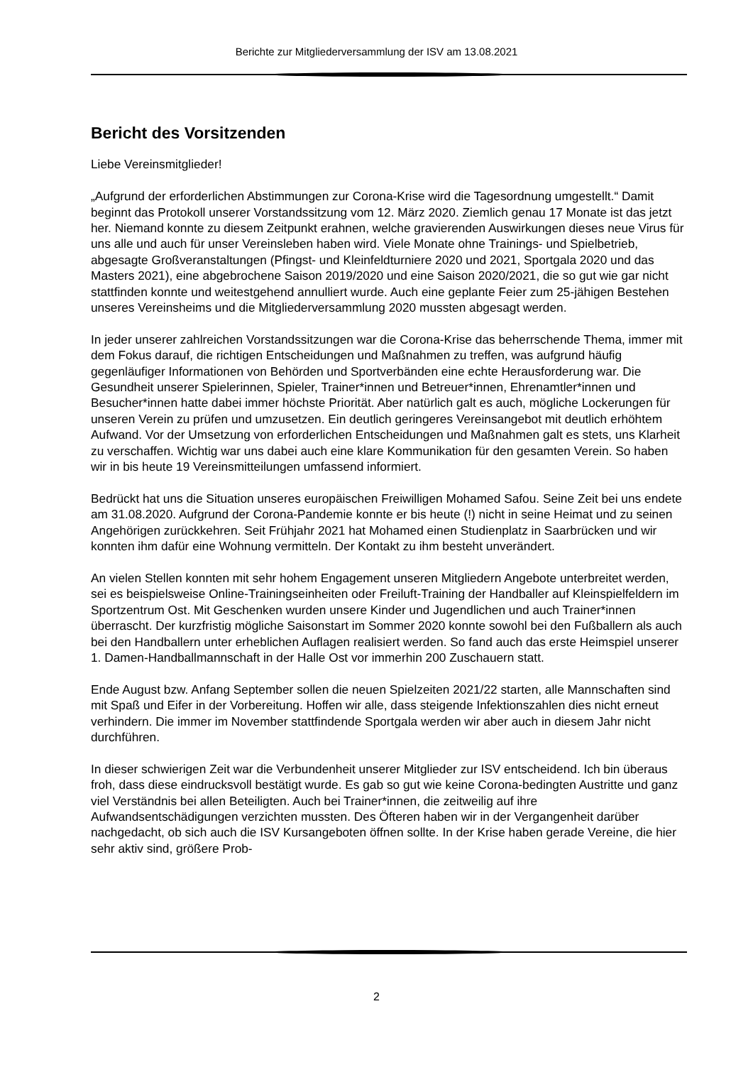Berichte zur Mitgliederversammlung der ISV am 13.08.2021
Bericht des Vorsitzenden
Liebe Vereinsmitglieder!
„Aufgrund der erforderlichen Abstimmungen zur Corona-Krise wird die Tagesordnung umgestellt.“ Damit beginnt das Protokoll unserer Vorstandssitzung vom 12. März 2020. Ziemlich genau 17 Monate ist das jetzt her. Niemand konnte zu diesem Zeitpunkt erahnen, welche gravierenden Auswirkungen dieses neue Virus für uns alle und auch für unser Vereinsleben haben wird. Viele Monate ohne Trainings- und Spielbetrieb, abgesagte Großveranstaltungen (Pfingst- und Kleinfeldturniere 2020 und 2021, Sportgala 2020 und das Masters 2021), eine abgebrochene Saison 2019/2020 und eine Saison 2020/2021, die so gut wie gar nicht stattfinden konnte und weitestgehend annulliert wurde. Auch eine geplante Feier zum 25-jähigen Bestehen unseres Vereinsheims und die Mitgliederversammlung 2020 mussten abgesagt werden.
In jeder unserer zahlreichen Vorstandssitzungen war die Corona-Krise das beherrschende Thema, immer mit dem Fokus darauf, die richtigen Entscheidungen und Maßnahmen zu treffen, was aufgrund häufig gegenläufiger Informationen von Behörden und Sportverbänden eine echte Herausforderung war. Die Gesundheit unserer Spielerinnen, Spieler, Trainer*innen und Betreuer*innen, Ehrenamtler*innen und Besucher*innen hatte dabei immer höchste Priorität. Aber natürlich galt es auch, mögliche Lockerungen für unseren Verein zu prüfen und umzusetzen. Ein deutlich geringeres Vereinsangebot mit deutlich erhöhtem Aufwand. Vor der Umsetzung von erforderlichen Entscheidungen und Maßnahmen galt es stets, uns Klarheit zu verschaffen. Wichtig war uns dabei auch eine klare Kommunikation für den gesamten Verein. So haben wir in bis heute 19 Vereinsmitteilungen umfassend informiert.
Bedrückt hat uns die Situation unseres europäischen Freiwilligen Mohamed Safou. Seine Zeit bei uns endete am 31.08.2020. Aufgrund der Corona-Pandemie konnte er bis heute (!) nicht in seine Heimat und zu seinen Angehörigen zurückkehren. Seit Frühjahr 2021 hat Mohamed einen Studienplatz in Saarbrücken und wir konnten ihm dafür eine Wohnung vermitteln. Der Kontakt zu ihm besteht unverändert.
An vielen Stellen konnten mit sehr hohem Engagement unseren Mitgliedern Angebote unterbreitet werden, sei es beispielsweise Online-Trainingseinheiten oder Freiluft-Training der Handballer auf Kleinspielfeldern im Sportzentrum Ost. Mit Geschenken wurden unsere Kinder und Jugendlichen und auch Trainer*innen überrascht. Der kurzfristig mögliche Saisonstart im Sommer 2020 konnte sowohl bei den Fußballern als auch bei den Handballern unter erheblichen Auflagen realisiert werden. So fand auch das erste Heimspiel unserer 1. Damen-Handballmannschaft in der Halle Ost vor immerhin 200 Zuschauern statt.
Ende August bzw. Anfang September sollen die neuen Spielzeiten 2021/22 starten, alle Mannschaften sind mit Spaß und Eifer in der Vorbereitung. Hoffen wir alle, dass steigende Infektionszahlen dies nicht erneut verhindern. Die immer im November stattfindende Sportgala werden wir aber auch in diesem Jahr nicht durchführen.
In dieser schwierigen Zeit war die Verbundenheit unserer Mitglieder zur ISV entscheidend. Ich bin überaus froh, dass diese eindrucksvoll bestätigt wurde. Es gab so gut wie keine Corona-bedingten Austritte und ganz viel Verständnis bei allen Beteiligten. Auch bei Trainer*innen, die zeitweilig auf ihre Aufwandsentschädigungen verzichten mussten. Des Öfteren haben wir in der Vergangenheit darüber nachgedacht, ob sich auch die ISV Kursangeboten öffnen sollte. In der Krise haben gerade Vereine, die hier sehr aktiv sind, größere Prob-
2